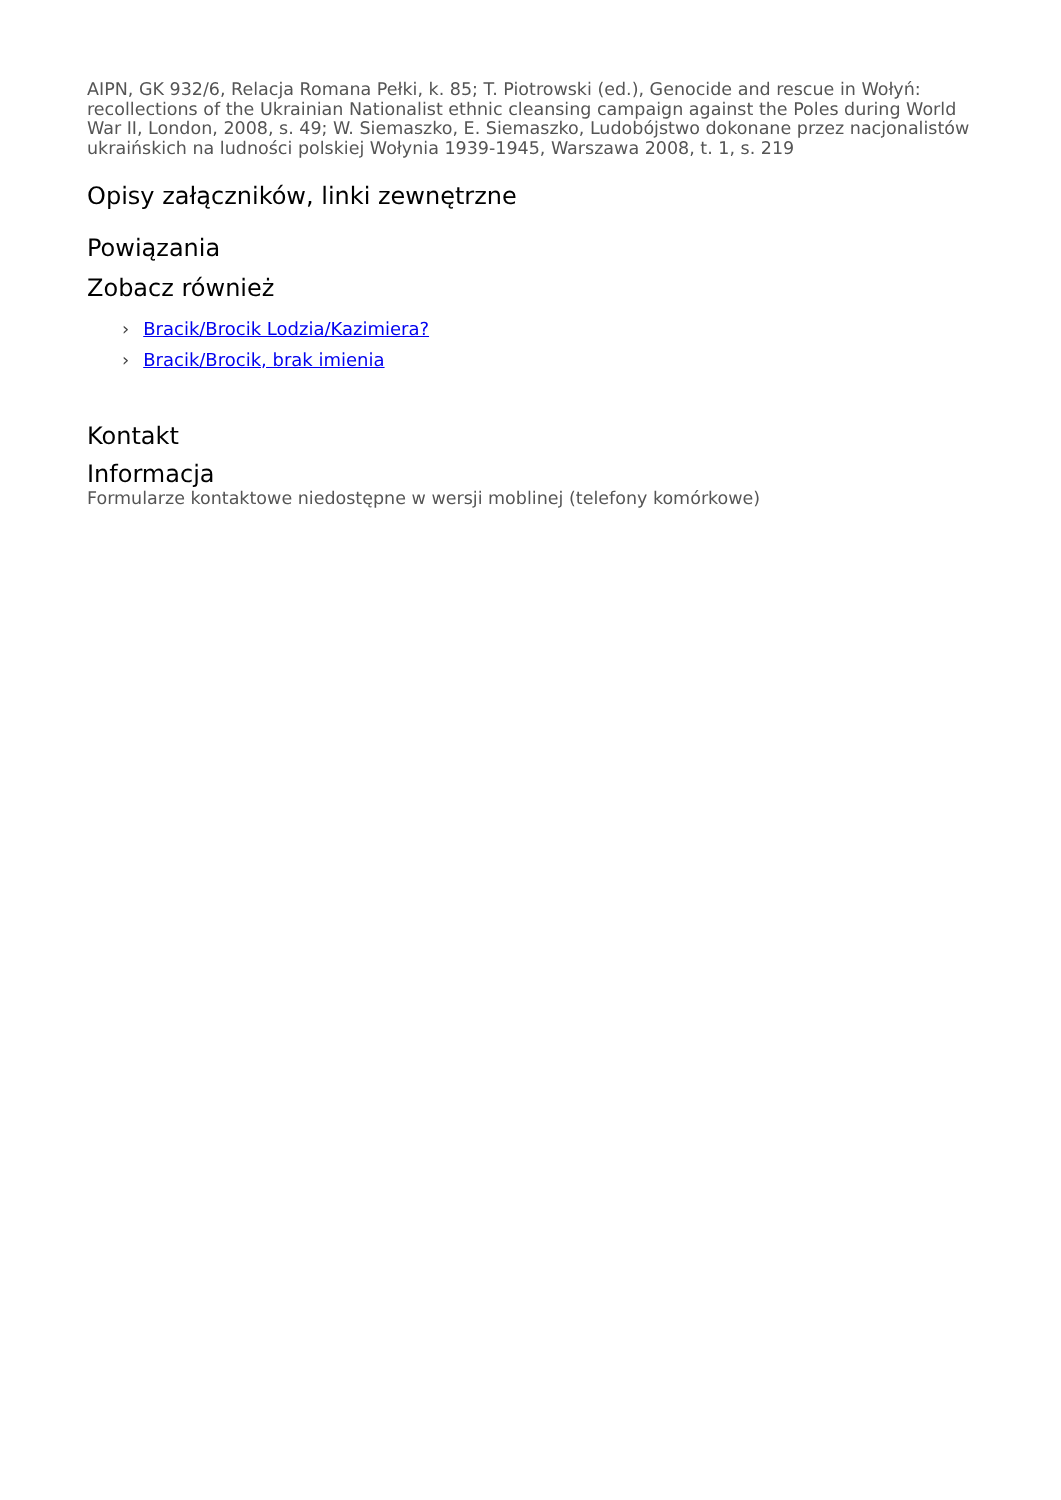AIPN, GK 932/6, Relacja Romana Pełki, k. 85; T. Piotrowski (ed.), Genocide and rescue in Wołyń: recollections of the Ukrainian Nationalist ethnic cleansing campaign against the Poles during World War II, London, 2008, s. 49; W. Siemaszko, E. Siemaszko, Ludobójstwo dokonane przez nacjonalistów ukraińskich na ludności polskiej Wołynia 1939-1945, Warszawa 2008, t. 1, s. 219
Opisy załączników, linki zewnętrzne
Powiązania
Zobacz również
› Bracik/Brocik Lodzia/Kazimiera?
› Bracik/Brocik, brak imienia
Kontakt
Informacja
Formularze kontaktowe niedostępne w wersji moblinej (telefony komórkowe)